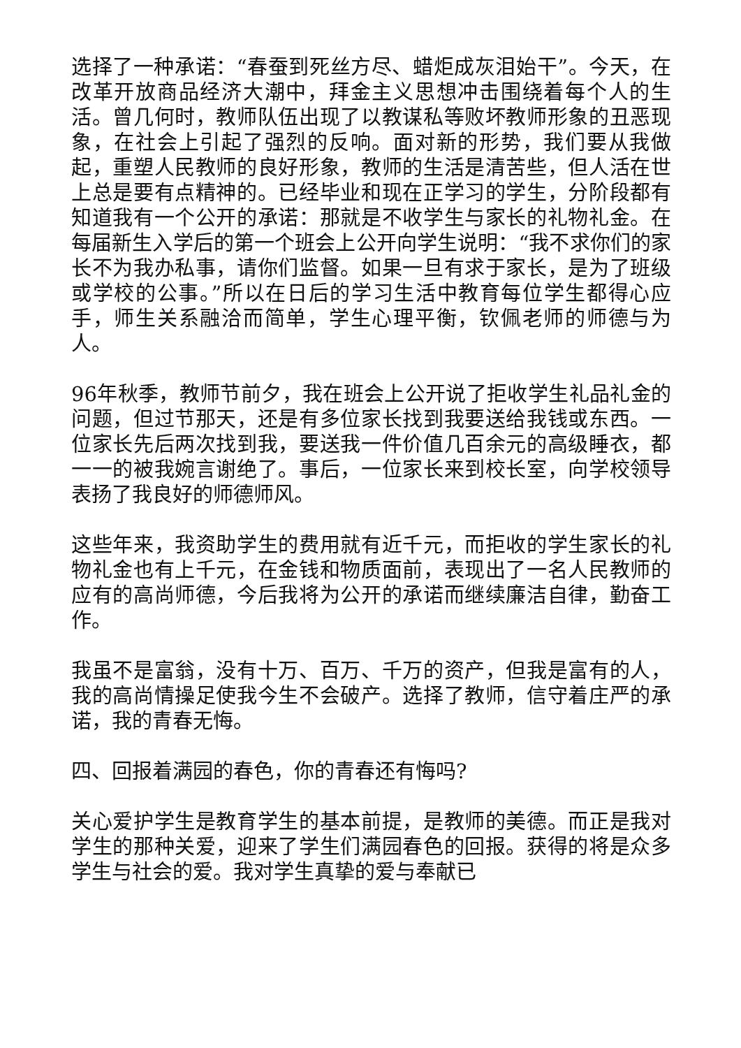选择了一种承诺：“春蚕到死丝方尽、蜡炬成灰泪始干”。今天，在改革开放商品经济大潮中，拜金主义思想冲击围绕着每个人的生活。曾几何时，教师队伍出现了以教谋私等败坏教师形象的丑恶现象，在社会上引起了强烈的反响。面对新的形势，我们要从我做起，重塑人民教师的良好形象，教师的生活是清苦些，但人活在世上总是要有点精神的。已经毕业和现在正学习的学生，分阶段都有知道我有一个公开的承诺：那就是不收学生与家长的礼物礼金。在每届新生入学后的第一个班会上公开向学生说明：“我不求你们的家长不为我办私事，请你们监督。如果一旦有求于家长，是为了班级或学校的公事。”所以在日后的学习生活中教育每位学生都得心应手，师生关系融洽而简单，学生心理平衡，钦佩老师的师德与为人。
96年秋季，教师节前夕，我在班会上公开说了拒收学生礼品礼金的问题，但过节那天，还是有多位家长找到我要送给我钱或东西。一位家长先后两次找到我，要送我一件价值几百余元的高级睡衣，都一一的被我婉言谢绝了。事后，一位家长来到校长室，向学校领导表扬了我良好的师德师风。
这些年来，我资助学生的费用就有近千元，而拒收的学生家长的礼物礼金也有上千元，在金钱和物质面前，表现出了一名人民教师的应有的高尚师德，今后我将为公开的承诺而继续廉洁自律，勤奋工作。
我虽不是富翁，没有十万、百万、千万的资产，但我是富有的人，我的高尚情操足使我今生不会破产。选择了教师，信守着庄严的承诺，我的青春无悔。
四、回报着满园的春色，你的青春还有悔吗?
关心爱护学生是教育学生的基本前提，是教师的美德。而正是我对学生的那种关爱，迎来了学生们满园春色的回报。获得的将是众多学生与社会的爱。我对学生真挚的爱与奉献已